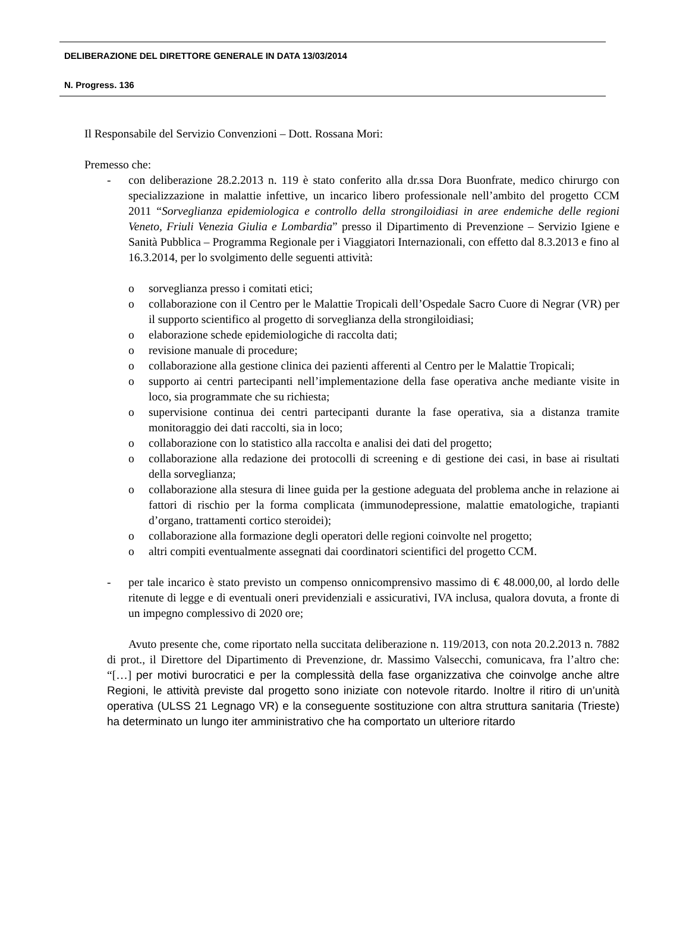DELIBERAZIONE DEL DIRETTORE GENERALE IN DATA 13/03/2014
N. Progress. 136
Il Responsabile del Servizio Convenzioni – Dott. Rossana Mori:
Premesso che:
- con deliberazione 28.2.2013 n. 119 è stato conferito alla dr.ssa Dora Buonfrate, medico chirurgo con specializzazione in malattie infettive, un incarico libero professionale nell’ambito del progetto CCM 2011 “Sorveglianza epidemiologica e controllo della strongiloidiasi in aree endemiche delle regioni Veneto, Friuli Venezia Giulia e Lombardia” presso il Dipartimento di Prevenzione – Servizio Igiene e Sanità Pubblica – Programma Regionale per i Viaggiatori Internazionali, con effetto dal 8.3.2013 e fino al 16.3.2014, per lo svolgimento delle seguenti attività:
o sorveglianza presso i comitati etici;
o collaborazione con il Centro per le Malattie Tropicali dell’Ospedale Sacro Cuore di Negrar (VR) per il supporto scientifico al progetto di sorveglianza della strongiloidiasi;
o elaborazione schede epidemiologiche di raccolta dati;
o revisione manuale di procedure;
o collaborazione alla gestione clinica dei pazienti afferenti al Centro per le Malattie Tropicali;
o supporto ai centri partecipanti nell’implementazione della fase operativa anche mediante visite in loco, sia programmate che su richiesta;
o supervisione continua dei centri partecipanti durante la fase operativa, sia a distanza tramite monitoraggio dei dati raccolti, sia in loco;
o collaborazione con lo statistico alla raccolta e analisi dei dati del progetto;
o collaborazione alla redazione dei protocolli di screening e di gestione dei casi, in base ai risultati della sorveglianza;
o collaborazione alla stesura di linee guida per la gestione adeguata del problema anche in relazione ai fattori di rischio per la forma complicata (immunodepressione, malattie ematologiche, trapianti d’organo, trattamenti cortico steroidei);
o collaborazione alla formazione degli operatori delle regioni coinvolte nel progetto;
o altri compiti eventualmente assegnati dai coordinatori scientifici del progetto CCM.
- per tale incarico è stato previsto un compenso onnicomprensivo massimo di € 48.000,00, al lordo delle ritenute di legge e di eventuali oneri previdenziali e assicurativi, IVA inclusa, qualora dovuta, a fronte di un impegno complessivo di 2020 ore;
Avuto presente che, come riportato nella succitata deliberazione n. 119/2013, con nota 20.2.2013 n. 7882 di prot., il Direttore del Dipartimento di Prevenzione, dr. Massimo Valsecchi, comunicava, fra l’altro che: “[…] per motivi burocratici e per la complessità della fase organizzativa che coinvolge anche altre Regioni, le attività previste dal progetto sono iniziate con notevole ritardo. Inoltre il ritiro di un’unità operativa (ULSS 21 Legnago VR) e la conseguente sostituzione con altra struttura sanitaria (Trieste) ha determinato un lungo iter amministrativo che ha comportato un ulteriore ritardo